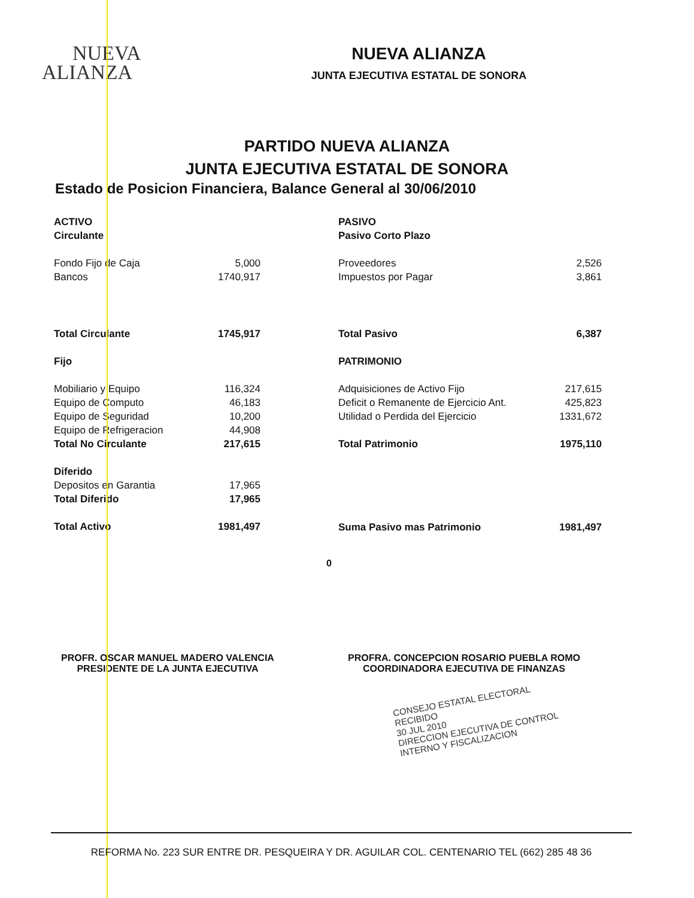NUEVA
ALIANZA
NUEVA ALIANZA
JUNTA EJECUTIVA ESTATAL DE SONORA
PARTIDO NUEVA ALIANZA
JUNTA EJECUTIVA ESTATAL DE SONORA
Estado de Posicion Financiera, Balance General al 30/06/2010
| ACTIVO | |
| Circulante | |
| Fondo Fijo de Caja | 5,000 |
| Bancos | 1740,917 |
| Total Circulante | 1745,917 |
| Fijo | |
| Mobiliario y Equipo | 116,324 |
| Equipo de Computo | 46,183 |
| Equipo de Seguridad | 10,200 |
| Equipo de Refrigeracion | 44,908 |
| Total No Circulante | 217,615 |
| Diferido | |
| Depositos en Garantia | 17,965 |
| Total Diferido | 17,965 |
| Total Activo | 1981,497 |
| PASIVO | |
| Pasivo Corto Plazo | |
| Proveedores | 2,526 |
| Impuestos por Pagar | 3,861 |
| Total Pasivo | 6,387 |
| PATRIMONIO | |
| Adquisiciones de Activo Fijo | 217,615 |
| Deficit o Remanente de Ejercicio Ant. | 425,823 |
| Utilidad o Perdida del Ejercicio | 1331,672 |
| Total Patrimonio | 1975,110 |
| Suma Pasivo mas Patrimonio | 1981,497 |
0
PROFR. OSCAR MANUEL MADERO VALENCIA
PRESIDENTE DE LA JUNTA EJECUTIVA
PROFRA. CONCEPCION ROSARIO PUEBLA ROMO
COORDINADORA EJECUTIVA DE FINANZAS
CONSEJO ESTATAL ELECTORAL
RECIBIDO
30 JUL 2010
DIRECCION EJECUTIVA DE CONTROL INTERNO Y FISCALIZACION
REFORMA No. 223 SUR ENTRE DR. PESQUEIRA Y DR. AGUILAR COL. CENTENARIO TEL (662) 285 48 36